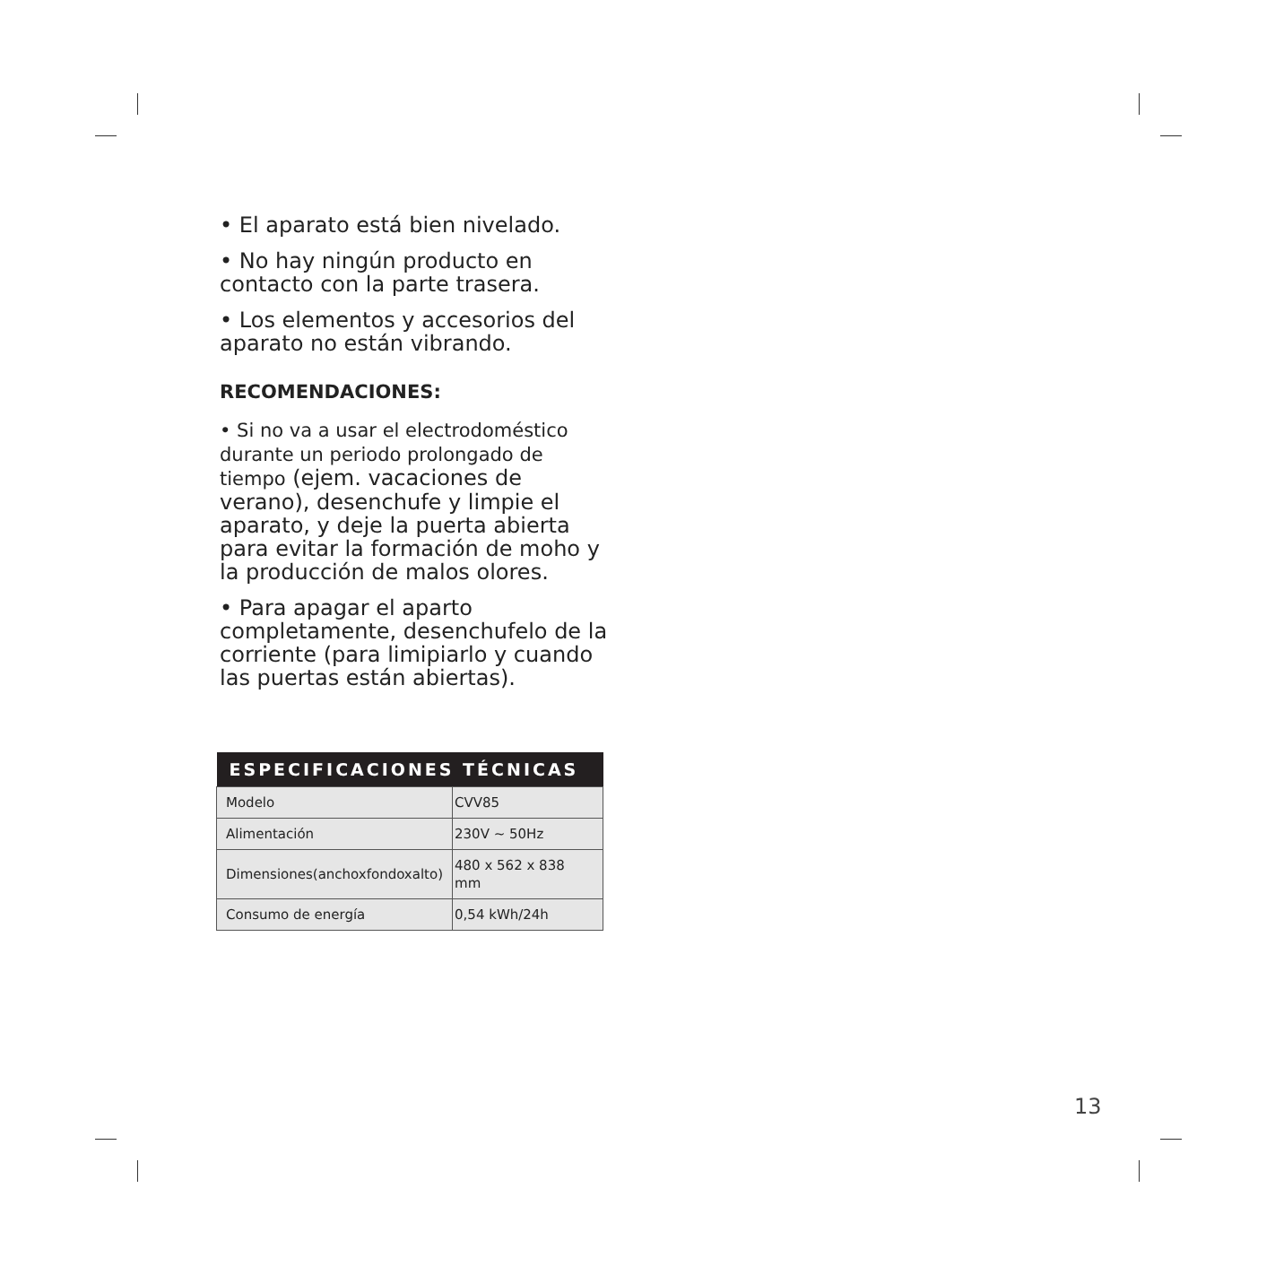• El aparato está bien nivelado.
• No hay ningún producto en contacto con la parte trasera.
• Los elementos y accesorios del aparato no están vibrando.
RECOMENDACIONES:
• Si no va a usar el electrodoméstico durante un periodo prolongado de tiempo (ejem. vacaciones de verano), desenchufe y limpie el aparato, y deje la puerta abierta para evitar la formación de moho y la producción de malos olores.
• Para apagar el aparto completamente, desenchufelo de la corriente (para limipiarlo y cuando las puertas están abiertas).
| ESPECIFICACIONES TÉCNICAS | |
| --- | --- |
| Modelo | CVV85 |
| Alimentación | 230V ~ 50Hz |
| Dimensiones(anchoxfondoxalto) | 480 x 562 x 838 mm |
| Consumo de energía | 0,54 kWh/24h |
13